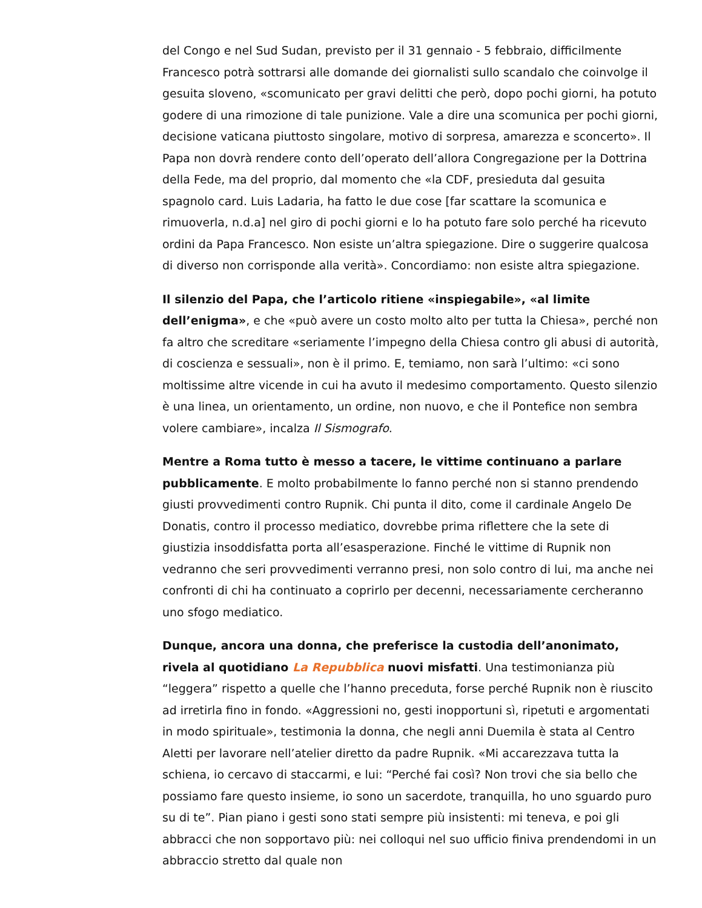del Congo e nel Sud Sudan, previsto per il 31 gennaio - 5 febbraio, difficilmente Francesco potrà sottrarsi alle domande dei giornalisti sullo scandalo che coinvolge il gesuita sloveno, «scomunicato per gravi delitti che però, dopo pochi giorni, ha potuto godere di una rimozione di tale punizione. Vale a dire una scomunica per pochi giorni, decisione vaticana piuttosto singolare, motivo di sorpresa, amarezza e sconcerto». Il Papa non dovrà rendere conto dell’operato dell’allora Congregazione per la Dottrina della Fede, ma del proprio, dal momento che «la CDF, presieduta dal gesuita spagnolo card. Luis Ladaria, ha fatto le due cose [far scattare la scomunica e rimuoverla, n.d.a] nel giro di pochi giorni e lo ha potuto fare solo perché ha ricevuto ordini da Papa Francesco. Non esiste un’altra spiegazione. Dire o suggerire qualcosa di diverso non corrisponde alla verità». Concordiamo: non esiste altra spiegazione.
Il silenzio del Papa, che l’articolo ritiene «inspiegabile», «al limite dell’enigma», e che «può avere un costo molto alto per tutta la Chiesa», perché non fa altro che screditare «seriamente l’impegno della Chiesa contro gli abusi di autorità, di coscienza e sessuali», non è il primo. E, temiamo, non sarà l’ultimo: «ci sono moltissime altre vicende in cui ha avuto il medesimo comportamento. Questo silenzio è una linea, un orientamento, un ordine, non nuovo, e che il Pontefice non sembra volere cambiare», incalza Il Sismografo.
Mentre a Roma tutto è messo a tacere, le vittime continuano a parlare pubblicamente. E molto probabilmente lo fanno perché non si stanno prendendo giusti provvedimenti contro Rupnik. Chi punta il dito, come il cardinale Angelo De Donatis, contro il processo mediatico, dovrebbe prima riflettere che la sete di giustizia insoddisfatta porta all’esasperazione. Finché le vittime di Rupnik non vedranno che seri provvedimenti verranno presi, non solo contro di lui, ma anche nei confronti di chi ha continuato a coprirlo per decenni, necessariamente cercheranno uno sfogo mediatico.
Dunque, ancora una donna, che preferisce la custodia dell’anonimato, rivela al quotidiano La Repubblica nuovi misfatti. Una testimonianza più “leggera” rispetto a quelle che l’hanno preceduta, forse perché Rupnik non è riuscito ad irretirla fino in fondo. «Aggressioni no, gesti inopportuni sì, ripetuti e argomentati in modo spirituale», testimonia la donna, che negli anni Duemila è stata al Centro Aletti per lavorare nell’atelier diretto da padre Rupnik. «Mi accarezzava tutta la schiena, io cercavo di staccarmi, e lui: “Perché fai così? Non trovi che sia bello che possiamo fare questo insieme, io sono un sacerdote, tranquilla, ho uno sguardo puro su di te”. Pian piano i gesti sono stati sempre più insistenti: mi teneva, e poi gli abbracci che non sopportavo più: nei colloqui nel suo ufficio finiva prendendomi in un abbraccio stretto dal quale non